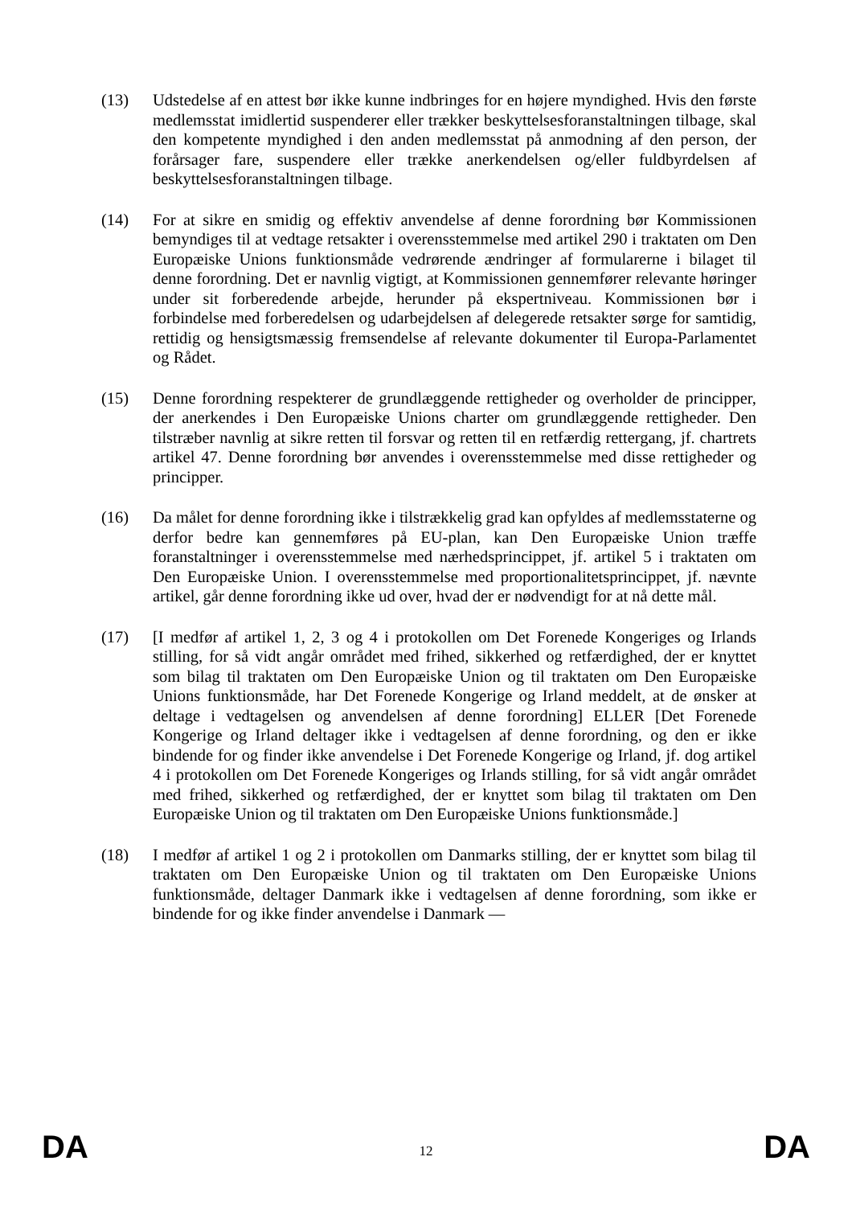(13) Udstedelse af en attest bør ikke kunne indbringes for en højere myndighed. Hvis den første medlemsstat imidlertid suspenderer eller trækker beskyttelsesforanstaltningen tilbage, skal den kompetente myndighed i den anden medlemsstat på anmodning af den person, der forårsager fare, suspendere eller trække anerkendelsen og/eller fuldbyrdelsen af beskyttelsesforanstaltningen tilbage.
(14) For at sikre en smidig og effektiv anvendelse af denne forordning bør Kommissionen bemyndiges til at vedtage retsakter i overensstemmelse med artikel 290 i traktaten om Den Europæiske Unions funktionsmåde vedrørende ændringer af formularerne i bilaget til denne forordning. Det er navnlig vigtigt, at Kommissionen gennemfører relevante høringer under sit forberedende arbejde, herunder på ekspertniveau. Kommissionen bør i forbindelse med forberedelsen og udarbejdelsen af delegerede retsakter sørge for samtidig, rettidig og hensigtsmæssig fremsendelse af relevante dokumenter til Europa-Parlamentet og Rådet.
(15) Denne forordning respekterer de grundlæggende rettigheder og overholder de principper, der anerkendes i Den Europæiske Unions charter om grundlæggende rettigheder. Den tilstræber navnlig at sikre retten til forsvar og retten til en retfærdig rettergang, jf. chartrets artikel 47. Denne forordning bør anvendes i overensstemmelse med disse rettigheder og principper.
(16) Da målet for denne forordning ikke i tilstrækkelig grad kan opfyldes af medlemsstaterne og derfor bedre kan gennemføres på EU-plan, kan Den Europæiske Union træffe foranstaltninger i overensstemmelse med nærhedsprincippet, jf. artikel 5 i traktaten om Den Europæiske Union. I overensstemmelse med proportionalitetsprincippet, jf. nævnte artikel, går denne forordning ikke ud over, hvad der er nødvendigt for at nå dette mål.
(17) [I medfør af artikel 1, 2, 3 og 4 i protokollen om Det Forenede Kongeriges og Irlands stilling, for så vidt angår området med frihed, sikkerhed og retfærdighed, der er knyttet som bilag til traktaten om Den Europæiske Union og til traktaten om Den Europæiske Unions funktionsmåde, har Det Forenede Kongerige og Irland meddelt, at de ønsker at deltage i vedtagelsen og anvendelsen af denne forordning] ELLER [Det Forenede Kongerige og Irland deltager ikke i vedtagelsen af denne forordning, og den er ikke bindende for og finder ikke anvendelse i Det Forenede Kongerige og Irland, jf. dog artikel 4 i protokollen om Det Forenede Kongeriges og Irlands stilling, for så vidt angår området med frihed, sikkerhed og retfærdighed, der er knyttet som bilag til traktaten om Den Europæiske Union og til traktaten om Den Europæiske Unions funktionsmåde.]
(18) I medfør af artikel 1 og 2 i protokollen om Danmarks stilling, der er knyttet som bilag til traktaten om Den Europæiske Union og til traktaten om Den Europæiske Unions funktionsmåde, deltager Danmark ikke i vedtagelsen af denne forordning, som ikke er bindende for og ikke finder anvendelse i Danmark —
DA 12 DA